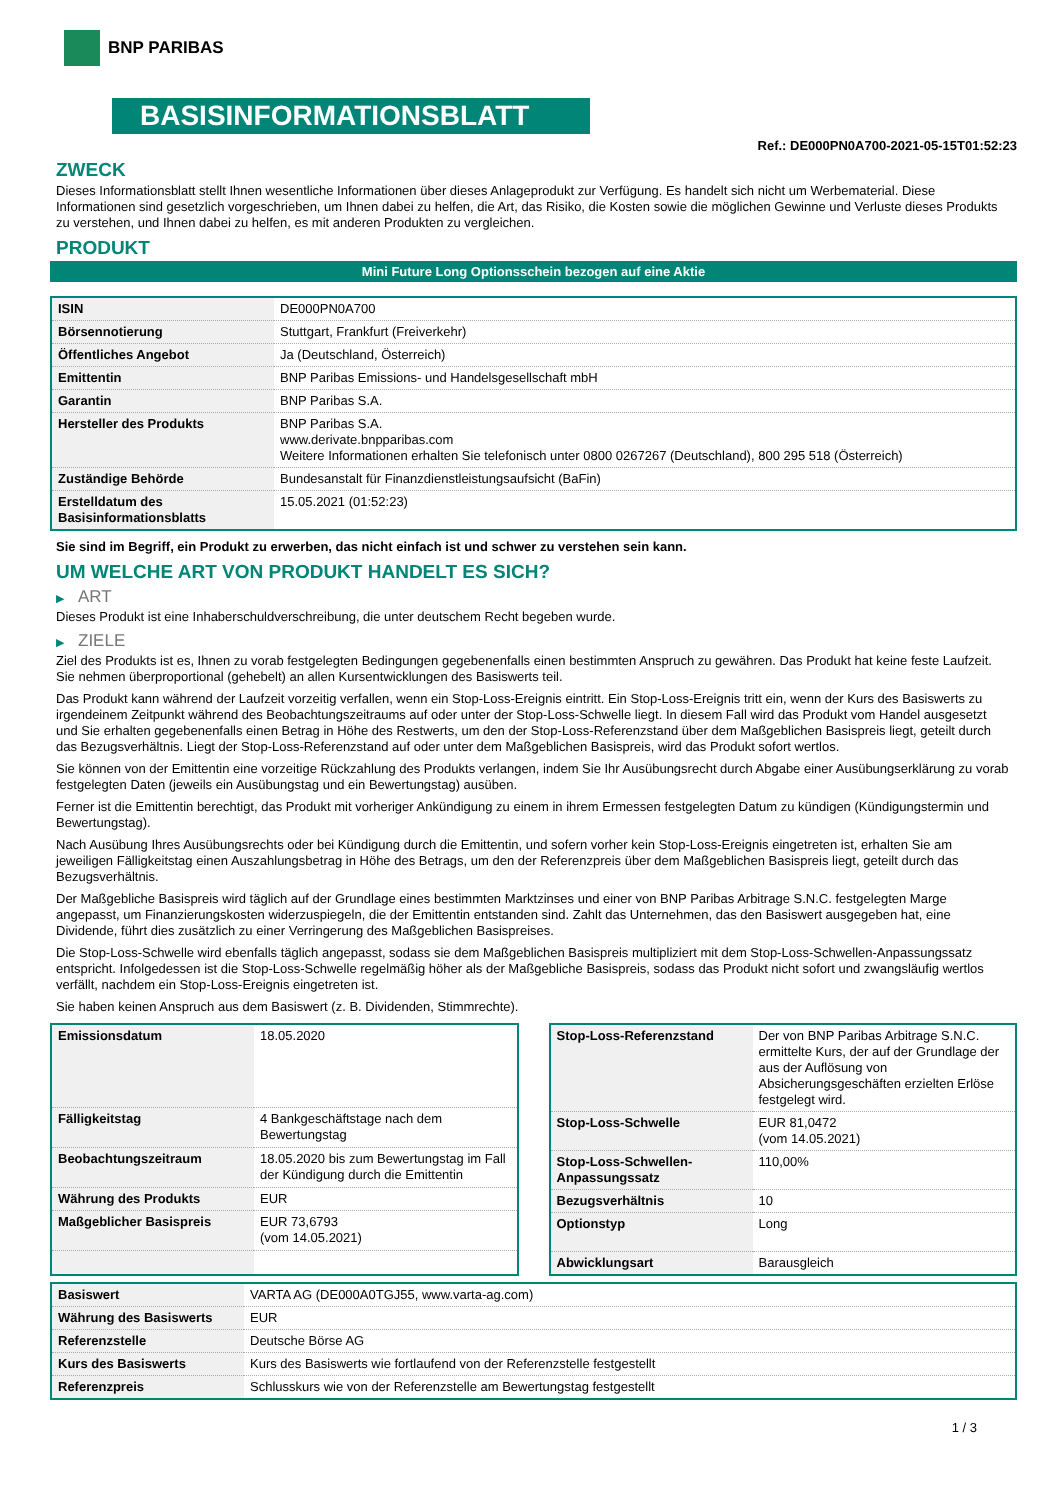BNP PARIBAS
BASISINFORMATIONSBLATT
Ref.: DE000PN0A700-2021-05-15T01:52:23
ZWECK
Dieses Informationsblatt stellt Ihnen wesentliche Informationen über dieses Anlageprodukt zur Verfügung. Es handelt sich nicht um Werbematerial. Diese Informationen sind gesetzlich vorgeschrieben, um Ihnen dabei zu helfen, die Art, das Risiko, die Kosten sowie die möglichen Gewinne und Verluste dieses Produkts zu verstehen, und Ihnen dabei zu helfen, es mit anderen Produkten zu vergleichen.
PRODUKT
Mini Future Long Optionsschein bezogen auf eine Aktie
| ISIN | DE000PN0A700 |
| Börsennotierung | Stuttgart, Frankfurt (Freiverkehr) |
| Öffentliches Angebot | Ja (Deutschland, Österreich) |
| Emittentin | BNP Paribas Emissions- und Handelsgesellschaft mbH |
| Garantin | BNP Paribas S.A. |
| Hersteller des Produkts | BNP Paribas S.A. www.derivate.bnpparibas.com Weitere Informationen erhalten Sie telefonisch unter 0800 0267267 (Deutschland), 800 295 518 (Österreich) |
| Zuständige Behörde | Bundesanstalt für Finanzdienstleistungsaufsicht (BaFin) |
| Erstelldatum des Basisinformationsblatts | 15.05.2021 (01:52:23) |
Sie sind im Begriff, ein Produkt zu erwerben, das nicht einfach ist und schwer zu verstehen sein kann.
UM WELCHE ART VON PRODUKT HANDELT ES SICH?
▶ ART
Dieses Produkt ist eine Inhaberschuldverschreibung, die unter deutschem Recht begeben wurde.
▶ ZIELE
Ziel des Produkts ist es, Ihnen zu vorab festgelegten Bedingungen gegebenenfalls einen bestimmten Anspruch zu gewähren. Das Produkt hat keine feste Laufzeit. Sie nehmen überproportional (gehebelt) an allen Kursentwicklungen des Basiswerts teil.
Das Produkt kann während der Laufzeit vorzeitig verfallen, wenn ein Stop-Loss-Ereignis eintritt. Ein Stop-Loss-Ereignis tritt ein, wenn der Kurs des Basiswerts zu irgendeinem Zeitpunkt während des Beobachtungszeitraums auf oder unter der Stop-Loss-Schwelle liegt. In diesem Fall wird das Produkt vom Handel ausgesetzt und Sie erhalten gegebenenfalls einen Betrag in Höhe des Restwerts, um den der Stop-Loss-Referenzstand über dem Maßgeblichen Basispreis liegt, geteilt durch das Bezugsverhältnis. Liegt der Stop-Loss-Referenzstand auf oder unter dem Maßgeblichen Basispreis, wird das Produkt sofort wertlos.
Sie können von der Emittentin eine vorzeitige Rückzahlung des Produkts verlangen, indem Sie Ihr Ausübungsrecht durch Abgabe einer Ausübungserklärung zu vorab festgelegten Daten (jeweils ein Ausübungstag und ein Bewertungstag) ausüben.
Ferner ist die Emittentin berechtigt, das Produkt mit vorheriger Ankündigung zu einem in ihrem Ermessen festgelegten Datum zu kündigen (Kündigungstermin und Bewertungstag).
Nach Ausübung Ihres Ausübungsrechts oder bei Kündigung durch die Emittentin, und sofern vorher kein Stop-Loss-Ereignis eingetreten ist, erhalten Sie am jeweiligen Fälligkeitstag einen Auszahlungsbetrag in Höhe des Betrags, um den der Referenzpreis über dem Maßgeblichen Basispreis liegt, geteilt durch das Bezugsverhältnis.
Der Maßgebliche Basispreis wird täglich auf der Grundlage eines bestimmten Marktzinses und einer von BNP Paribas Arbitrage S.N.C. festgelegten Marge angepasst, um Finanzierungskosten widerzuspiegeln, die der Emittentin entstanden sind. Zahlt das Unternehmen, das den Basiswert ausgegeben hat, eine Dividende, führt dies zusätzlich zu einer Verringerung des Maßgeblichen Basispreises.
Die Stop-Loss-Schwelle wird ebenfalls täglich angepasst, sodass sie dem Maßgeblichen Basispreis multipliziert mit dem Stop-Loss-Schwellen-Anpassungssatz entspricht. Infolgedessen ist die Stop-Loss-Schwelle regelmäßig höher als der Maßgebliche Basispreis, sodass das Produkt nicht sofort und zwangsläufig wertlos verfällt, nachdem ein Stop-Loss-Ereignis eingetreten ist.
Sie haben keinen Anspruch aus dem Basiswert (z. B. Dividenden, Stimmrechte).
| Emissionsdatum | 18.05.2020 |
| Fälligkeitstag | 4 Bankgeschäftstage nach dem Bewertungstag |
| Beobachtungszeitraum | 18.05.2020 bis zum Bewertungstag im Fall der Kündigung durch die Emittentin |
| Währung des Produkts | EUR |
| Maßgeblicher Basispreis | EUR 73,6793 (vom 14.05.2021) |
| Stop-Loss-Referenzstand | Der von BNP Paribas Arbitrage S.N.C. ermittelte Kurs, der auf der Grundlage der aus der Auflösung von Absicherungsgeschäften erzielten Erlöse festgelegt wird. |
| Stop-Loss-Schwelle | EUR 81,0472 (vom 14.05.2021) |
| Stop-Loss-Schwellen-Anpassungssatz | 110,00% |
| Bezugsverhältnis | 10 |
| Optionstyp | Long |
| Abwicklungsart | Barausgleich |
| Basiswert | VARTA AG (DE000A0TGJ55, www.varta-ag.com) |
| Währung des Basiswerts | EUR |
| Referenzstelle | Deutsche Börse AG |
| Kurs des Basiswerts | Kurs des Basiswerts wie fortlaufend von der Referenzstelle festgestellt |
| Referenzpreis | Schlusskurs wie von der Referenzstelle am Bewertungstag festgestellt |
1 / 3